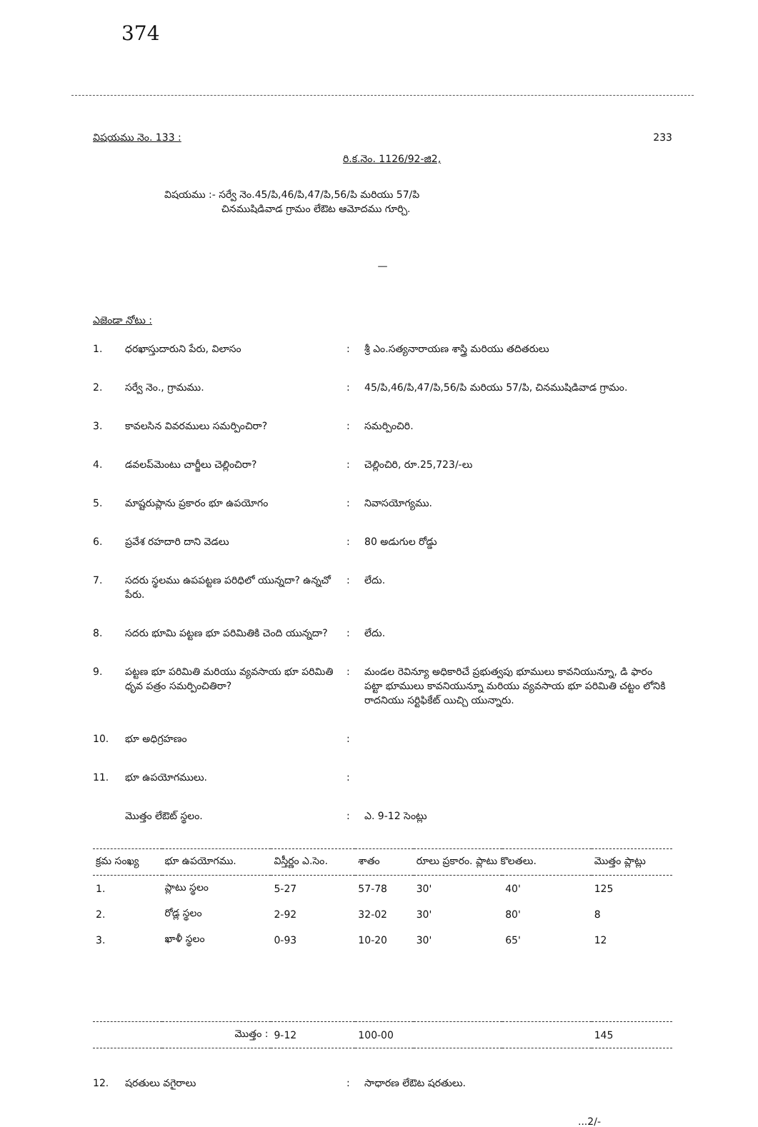374
విషయము నెం. 133 : 233
రి.క.నెం. 1126/92-జి2,
విషయము :- సర్వే నెం.45/పి,46/పి,47/పి,56/పి మరియు 57/పి
చినముషిడివాడ గ్రామం లేఔట ఆమోదము గూర్చి.
—
ఎజెండా నోటు :
1. ధరఖాస్తుదారుని పేరు, విలాసం: శ్రీ ఎం.సత్యనారాయణ శాస్త్రి మరియు తదితరులు
2. సర్వే నెం., గ్రామము.: 45/పి,46/పి,47/పి,56/పి మరియు 57/పి, చినముషిడివాడ గ్రామం.
3. కావలసిన వివరములు సమర్పించిరా?: సమర్పించిరి.
4. డవలప్‌మెంటు చార్జీలు చెల్లించిరా?: చెల్లించిరి, రూ.25,723/-లు
5. మాష్టరుప్లాను ప్రకారం భూ ఉపయోగం: నివాసయోగ్యము.
6. ప్రవేశ రహదారి దాని వెడలు: 80 అడుగుల రోడ్డు
7. సదరు స్థలము ఉపపట్టణ పరిధిలో యున్నదా? ఉన్నచో పేరు.: లేదు.
8. సదరు భూమి పట్టణ భూ పరిమితికి చెంది యున్నదా?: లేదు.
9. పట్టణ భూ పరిమితి మరియు వ్యవసాయ భూ పరిమితి ధృవ పత్రం సమర్పించితిరా?: మండల రెవిన్యూ అధికారిచే ప్రభుత్వపు భూములు కావనియున్నూ, డి ఫారం పట్టా భూములు కావనియున్నూ మరియు వ్యవసాయ భూ పరిమితి చట్టం లోనికి రాదనియు సర్టిఫికేట్ యిచ్చి యున్నారు.
10. భూ అధిగ్రహణం:
11. భూ ఉపయోగములు.:
మొత్తం లేఔట్ స్థలం.: ఎ. 9-12 సెంట్లు
| క్రమ సంఖ్య | భూ ఉపయోగము. | విస్తీర్ణం ఎ.సెం. | శాతం | రూలు ప్రకారం. ప్లాటు కొలతలు. | | మొత్తం ప్లాట్లు |
| --- | --- | --- | --- | --- | --- | --- |
| 1. | ప్లాటు స్థలం | 5-27 | 57-78 | 30' | 40' | 125 |
| 2. | రోడ్ల స్థలం | 2-92 | 32-02 | 30' | 80' | 8 |
| 3. | ఖాళీ స్థలం | 0-93 | 10-20 | 30' | 65' | 12 |
| | మొత్తం : | 9-12 | 100-00 | | | 145 |
12. షరతులు వగైరాలు: సాధారణ లేఔట షరతులు.
...2/-